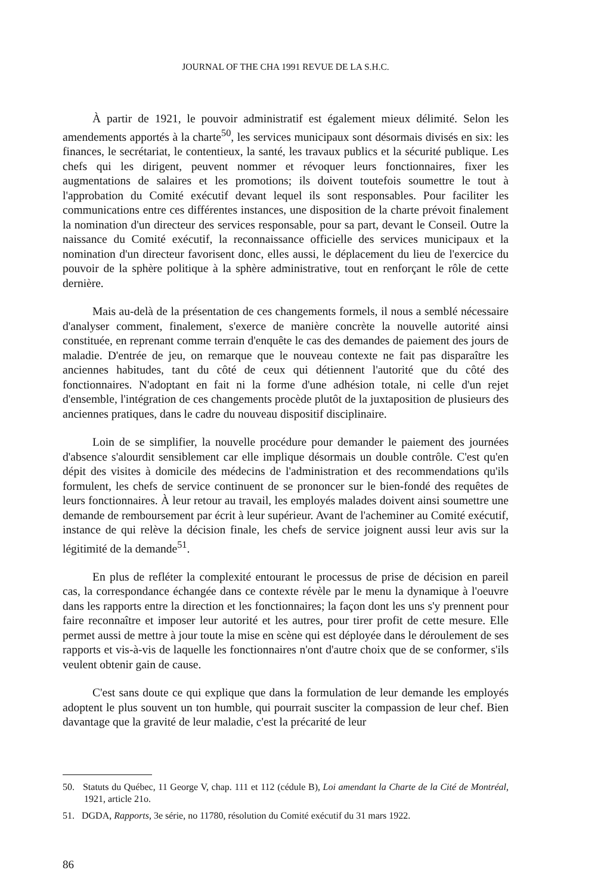JOURNAL OF THE CHA 1991 REVUE DE LA S.H.C.
À partir de 1921, le pouvoir administratif est également mieux délimité. Selon les amendements apportés à la charte<sup>50</sup>, les services municipaux sont désormais divisés en six: les finances, le secrétariat, le contentieux, la santé, les travaux publics et la sécurité publique. Les chefs qui les dirigent, peuvent nommer et révoquer leurs fonctionnaires, fixer les augmentations de salaires et les promotions; ils doivent toutefois soumettre le tout à l'approbation du Comité exécutif devant lequel ils sont responsables. Pour faciliter les communications entre ces différentes instances, une disposition de la charte prévoit finalement la nomination d'un directeur des services responsable, pour sa part, devant le Conseil. Outre la naissance du Comité exécutif, la reconnaissance officielle des services municipaux et la nomination d'un directeur favorisent donc, elles aussi, le déplacement du lieu de l'exercice du pouvoir de la sphère politique à la sphère administrative, tout en renforçant le rôle de cette dernière.
Mais au-delà de la présentation de ces changements formels, il nous a semblé nécessaire d'analyser comment, finalement, s'exerce de manière concrète la nouvelle autorité ainsi constituée, en reprenant comme terrain d'enquête le cas des demandes de paiement des jours de maladie. D'entrée de jeu, on remarque que le nouveau contexte ne fait pas disparaître les anciennes habitudes, tant du côté de ceux qui détiennent l'autorité que du côté des fonctionnaires. N'adoptant en fait ni la forme d'une adhésion totale, ni celle d'un rejet d'ensemble, l'intégration de ces changements procède plutôt de la juxtaposition de plusieurs des anciennes pratiques, dans le cadre du nouveau dispositif disciplinaire.
Loin de se simplifier, la nouvelle procédure pour demander le paiement des journées d'absence s'alourdit sensiblement car elle implique désormais un double contrôle. C'est qu'en dépit des visites à domicile des médecins de l'administration et des recommendations qu'ils formulent, les chefs de service continuent de se prononcer sur le bien-fondé des requêtes de leurs fonctionnaires. À leur retour au travail, les employés malades doivent ainsi soumettre une demande de remboursement par écrit à leur supérieur. Avant de l'acheminer au Comité exécutif, instance de qui relève la décision finale, les chefs de service joignent aussi leur avis sur la légitimité de la demande<sup>51</sup>.
En plus de refléter la complexité entourant le processus de prise de décision en pareil cas, la correspondance échangée dans ce contexte révèle par le menu la dynamique à l'oeuvre dans les rapports entre la direction et les fonctionnaires; la façon dont les uns s'y prennent pour faire reconnaître et imposer leur autorité et les autres, pour tirer profit de cette mesure. Elle permet aussi de mettre à jour toute la mise en scène qui est déployée dans le déroulement de ses rapports et vis-à-vis de laquelle les fonctionnaires n'ont d'autre choix que de se conformer, s'ils veulent obtenir gain de cause.
C'est sans doute ce qui explique que dans la formulation de leur demande les employés adoptent le plus souvent un ton humble, qui pourrait susciter la compassion de leur chef. Bien davantage que la gravité de leur maladie, c'est la précarité de leur
50. Statuts du Québec, 11 George V, chap. 111 et 112 (cédule B), Loi amendant la Charte de la Cité de Montréal, 1921, article 21o.
51. DGDA, Rapports, 3e série, no 11780, résolution du Comité exécutif du 31 mars 1922.
86